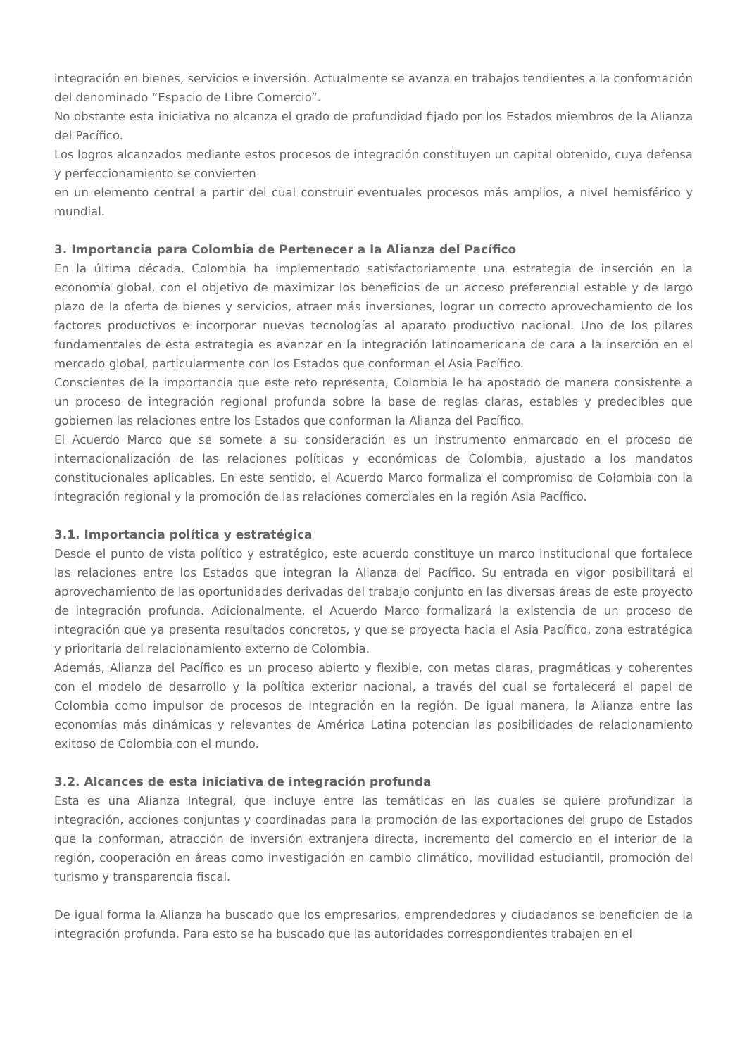integración en bienes, servicios e inversión. Actualmente se avanza en trabajos tendientes a la conformación del denominado “Espacio de Libre Comercio”.
No obstante esta iniciativa no alcanza el grado de profundidad fijado por los Estados miembros de la Alianza del Pacífico.
Los logros alcanzados mediante estos procesos de integración constituyen un capital obtenido, cuya defensa y perfeccionamiento se convierten
en un elemento central a partir del cual construir eventuales procesos más amplios, a nivel hemisférico y mundial.
3. Importancia para Colombia de Pertenecer a la Alianza del Pacífico
En la última década, Colombia ha implementado satisfactoriamente una estrategia de inserción en la economía global, con el objetivo de maximizar los beneficios de un acceso preferencial estable y de largo plazo de la oferta de bienes y servicios, atraer más inversiones, lograr un correcto aprovechamiento de los factores productivos e incorporar nuevas tecnologías al aparato productivo nacional. Uno de los pilares fundamentales de esta estrategia es avanzar en la integración latinoamericana de cara a la inserción en el mercado global, particularmente con los Estados que conforman el Asia Pacífico.
Conscientes de la importancia que este reto representa, Colombia le ha apostado de manera consistente a un proceso de integración regional profunda sobre la base de reglas claras, estables y predecibles que gobiernen las relaciones entre los Estados que conforman la Alianza del Pacífico.
El Acuerdo Marco que se somete a su consideración es un instrumento enmarcado en el proceso de internacionalización de las relaciones políticas y económicas de Colombia, ajustado a los mandatos constitucionales aplicables. En este sentido, el Acuerdo Marco formaliza el compromiso de Colombia con la integración regional y la promoción de las relaciones comerciales en la región Asia Pacífico.
3.1. Importancia política y estratégica
Desde el punto de vista político y estratégico, este acuerdo constituye un marco institucional que fortalece las relaciones entre los Estados que integran la Alianza del Pacífico. Su entrada en vigor posibilitará el aprovechamiento de las oportunidades derivadas del trabajo conjunto en las diversas áreas de este proyecto de integración profunda. Adicionalmente, el Acuerdo Marco formalizará la existencia de un proceso de integración que ya presenta resultados concretos, y que se proyecta hacia el Asia Pacífico, zona estratégica y prioritaria del relacionamiento externo de Colombia.
Además, Alianza del Pacífico es un proceso abierto y flexible, con metas claras, pragmáticas y coherentes con el modelo de desarrollo y la política exterior nacional, a través del cual se fortalecerá el papel de Colombia como impulsor de procesos de integración en la región. De igual manera, la Alianza entre las economías más dinámicas y relevantes de América Latina potencian las posibilidades de relacionamiento exitoso de Colombia con el mundo.
3.2. Alcances de esta iniciativa de integración profunda
Esta es una Alianza Integral, que incluye entre las temáticas en las cuales se quiere profundizar la integración, acciones conjuntas y coordinadas para la promoción de las exportaciones del grupo de Estados que la conforman, atracción de inversión extranjera directa, incremento del comercio en el interior de la región, cooperación en áreas como investigación en cambio climático, movilidad estudiantil, promoción del turismo y transparencia fiscal.
De igual forma la Alianza ha buscado que los empresarios, emprendedores y ciudadanos se beneficien de la integración profunda. Para esto se ha buscado que las autoridades correspondientes trabajen en el